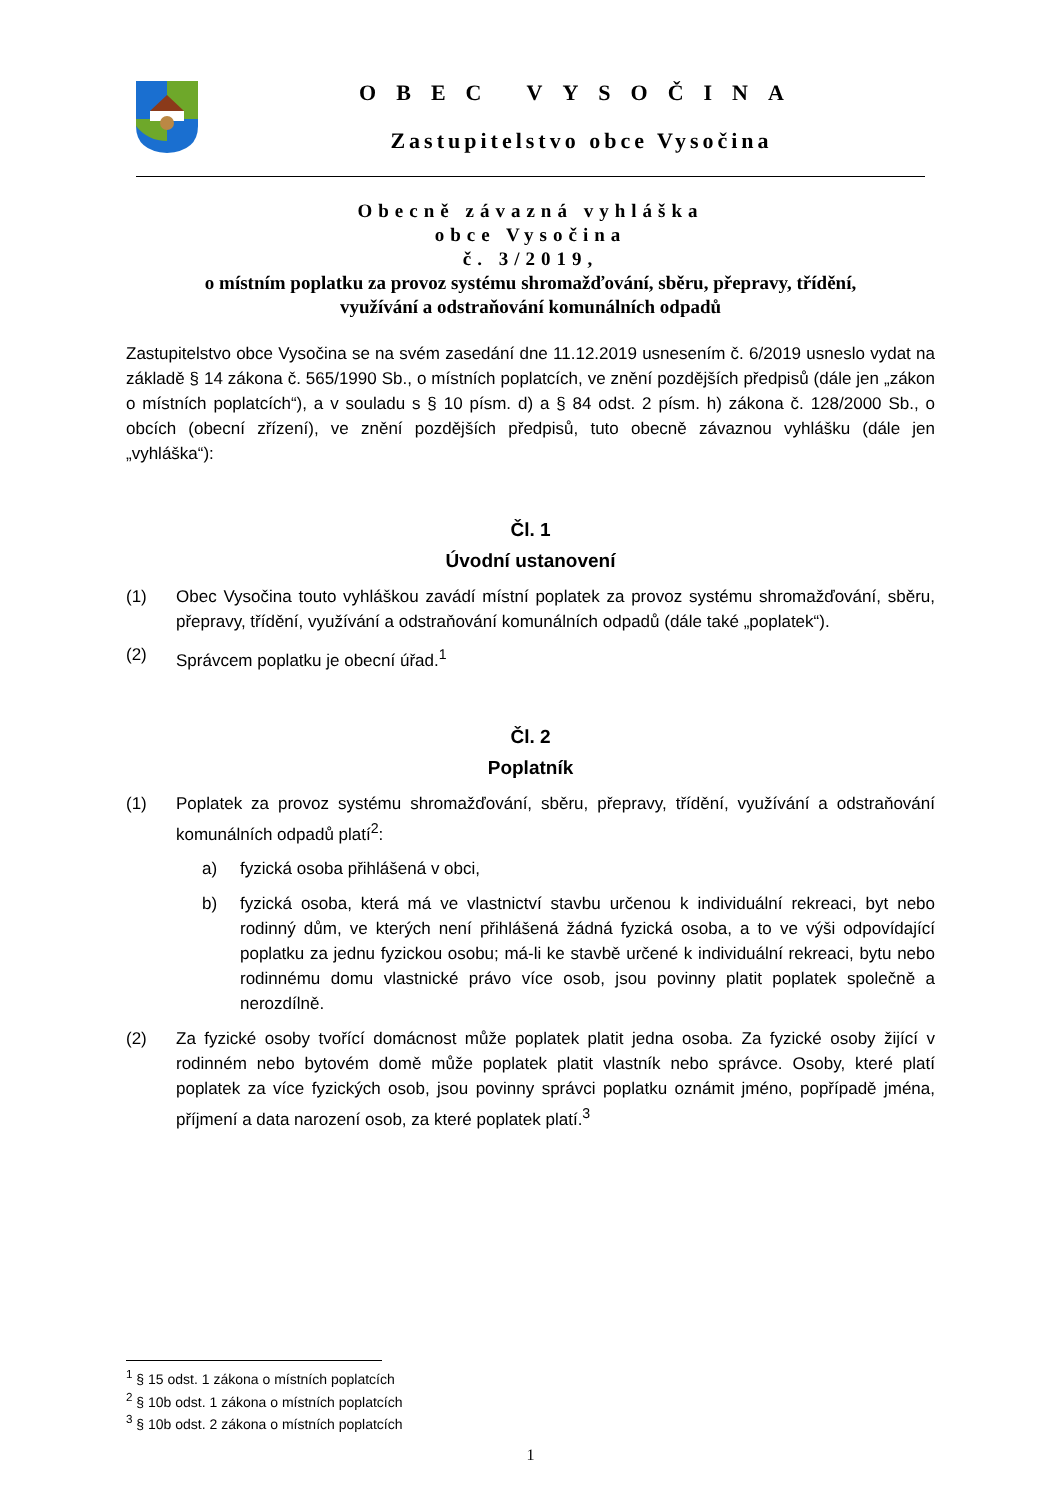OBEC VYSOČINA
Zastupitelstvo obce Vysočina
Obecně závazná vyhláška
obce Vysočina
č. 3/2019,
o místním poplatku za provoz systému shromažďování, sběru, přepravy, třídění,
využívání a odstraňování komunálních odpadů
Zastupitelstvo obce Vysočina se na svém zasedání dne 11.12.2019 usnesením č. 6/2019 usneslo vydat na základě § 14 zákona č. 565/1990 Sb., o místních poplatcích, ve znění pozdějších předpisů (dále jen „zákon o místních poplatcích“), a v souladu s § 10 písm. d) a § 84 odst. 2 písm. h) zákona č. 128/2000 Sb., o obcích (obecní zřízení), ve znění pozdějších předpisů, tuto obecně závaznou vyhlášku (dále jen „vyhláška“):
Čl. 1
Úvodní ustanovení
(1) Obec Vysočina touto vyhláškou zavádí místní poplatek za provoz systému shromažďování, sběru, přepravy, třídění, využívání a odstraňování komunálních odpadů (dále také „poplatek“).
(2) Správcem poplatku je obecní úřad.<sup>1</sup>
Čl. 2
Poplatník
(1) Poplatek za provoz systému shromažďování, sběru, přepravy, třídění, využívání a odstraňování komunálních odpadů platí<sup>2</sup>:
a) fyzická osoba přihlášená v obci,
b) fyzická osoba, která má ve vlastnictví stavbu určenou k individuální rekreaci, byt nebo rodinný dům, ve kterých není přihlášená žádná fyzická osoba, a to ve výši odpovídající poplatku za jednu fyzickou osobu; má-li ke stavbě určené k individuální rekreaci, bytu nebo rodinnému domu vlastnické právo více osob, jsou povinny platit poplatek společně a nerozdílně.
(2) Za fyzické osoby tvořící domácnost může poplatek platit jedna osoba. Za fyzické osoby žijící v rodinném nebo bytovém domě může poplatek platit vlastník nebo správce. Osoby, které platí poplatek za více fyzických osob, jsou povinny správci poplatku oznámit jméno, popřípadě jména, příjmení a data narození osob, za které poplatek platí.<sup>3</sup>
<sup>1</sup> § 15 odst. 1 zákona o místních poplatcích
<sup>2</sup> § 10b odst. 1 zákona o místních poplatcích
<sup>3</sup> § 10b odst. 2 zákona o místních poplatcích
1